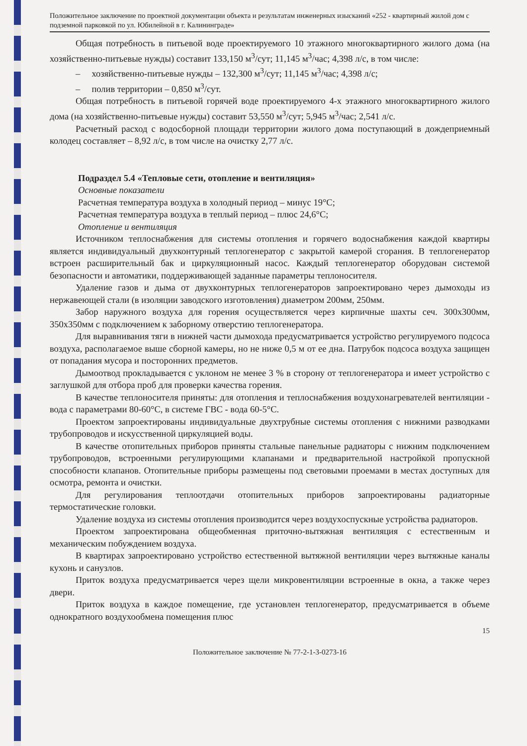Положительное заключение по проектной документации объекта и результатам инженерных изысканий «252 - квартирный жилой дом с подземной парковкой по ул. Юбилейной в г. Калининграде»
Общая потребность в питьевой воде проектируемого 10 этажного многоквартирного жилого дома (на хозяйственно-питьевые нужды) составит 133,150 м<sup>3</sup>/сут; 11,145 м<sup>3</sup>/час; 4,398 л/с, в том числе:
– хозяйственно-питьевые нужды – 132,300 м<sup>3</sup>/сут; 11,145 м<sup>3</sup>/час; 4,398 л/с;
– полив территории – 0,850 м<sup>3</sup>/сут.
Общая потребность в питьевой горячей воде проектируемого 4-х этажного многоквартирного жилого дома (на хозяйственно-питьевые нужды) составит 53,550 м<sup>3</sup>/сут; 5,945 м<sup>3</sup>/час; 2,541 л/с.
Расчетный расход с водосборной площади территории жилого дома поступающий в дождеприемный колодец составляет – 8,92 л/с, в том числе на очистку 2,77 л/с.
Подраздел 5.4 «Тепловые сети, отопление и вентиляция»
Основные показатели
Расчетная температура воздуха в холодный период – минус 19°С;
Расчетная температура воздуха в теплый период – плюс 24,6°С;
Отопление и вентиляция
Источником теплоснабжения для системы отопления и горячего водоснабжения каждой квартиры является индивидуальный двухконтурный теплогенератор с закрытой камерой сгорания. В теплогенератор встроен расширительный бак и циркуляционный насос. Каждый теплогенератор оборудован системой безопасности и автоматики, поддерживающей заданные параметры теплоносителя.
Удаление газов и дыма от двухконтурных теплогенераторов запроектировано через дымоходы из нержавеющей стали (в изоляции заводского изготовления) диаметром 200мм, 250мм.
Забор наружного воздуха для горения осуществляется через кирпичные шахты сеч. 300х300мм, 350х350мм с подключением к заборному отверстию теплогенератора.
Для выравнивания тяги в нижней части дымохода предусматривается устройство регулируемого подсоса воздуха, располагаемое выше сборной камеры, но не ниже 0,5 м от ее дна. Патрубок подсоса воздуха защищен от попадания мусора и посторонних предметов.
Дымоотвод прокладывается с уклоном не менее 3 % в сторону от теплогенератора и имеет устройство с заглушкой для отбора проб для проверки качества горения.
В качестве теплоносителя приняты: для отопления и теплоснабжения воздухонагревателей вентиляции - вода с параметрами 80-60°С, в системе ГВС - вода 60-5°С.
Проектом запроектированы индивидуальные двухтрубные системы отопления с нижними разводками трубопроводов и искусственной циркуляцией воды.
В качестве отопительных приборов приняты стальные панельные радиаторы с нижним подключением трубопроводов, встроенными регулирующими клапанами и предварительной настройкой пропускной способности клапанов. Отопительные приборы размещены под световыми проемами в местах доступных для осмотра, ремонта и очистки.
Для регулирования теплоотдачи отопительных приборов запроектированы радиаторные термостатические головки.
Удаление воздуха из системы отопления производится через воздухоспускные устройства радиаторов.
Проектом запроектирована общеобменная приточно-вытяжная вентиляция с естественным и механическим побуждением воздуха.
В квартирах запроектировано устройство естественной вытяжной вентиляции через вытяжные каналы кухонь и санузлов.
Приток воздуха предусматривается через щели микровентиляции встроенные в окна, а также через двери.
Приток воздуха в каждое помещение, где установлен теплогенератор, предусматривается в объеме однократного воздухообмена помещения плюс
15
Положительное заключение № 77-2-1-3-0273-16